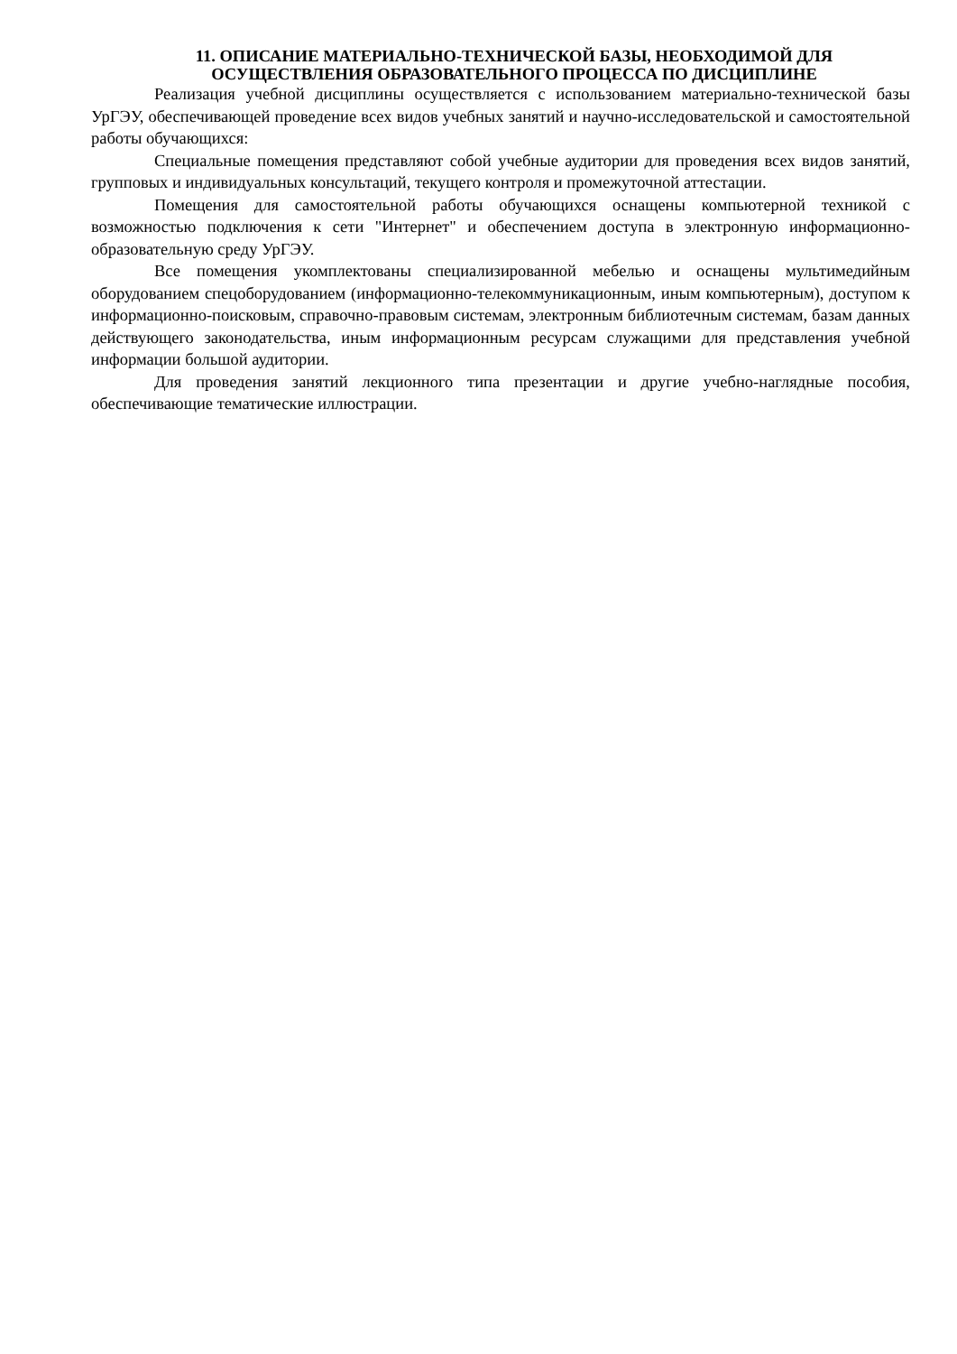11. ОПИСАНИЕ МАТЕРИАЛЬНО-ТЕХНИЧЕСКОЙ БАЗЫ, НЕОБХОДИМОЙ ДЛЯ
ОСУЩЕСТВЛЕНИЯ ОБРАЗОВАТЕЛЬНОГО ПРОЦЕССА ПО ДИСЦИПЛИНЕ
Реализация учебной дисциплины осуществляется с использованием материально-технической базы УрГЭУ, обеспечивающей проведение всех видов учебных занятий и научно-исследовательской и самостоятельной работы обучающихся:
Специальные помещения представляют собой учебные аудитории для проведения всех видов занятий, групповых и индивидуальных консультаций, текущего контроля и промежуточной аттестации.
Помещения для самостоятельной работы обучающихся оснащены компьютерной техникой с возможностью подключения к сети "Интернет" и обеспечением доступа в электронную информационно-образовательную среду УрГЭУ.
Все помещения укомплектованы специализированной мебелью и оснащены мультимедийным оборудованием спецоборудованием (информационно-телекоммуникационным, иным компьютерным), доступом к информационно-поисковым, справочно-правовым системам, электронным библиотечным системам, базам данных действующего законодательства, иным информационным ресурсам служащими для представления учебной информации большой аудитории.
Для проведения занятий лекционного типа презентации и другие учебно-наглядные пособия, обеспечивающие тематические иллюстрации.